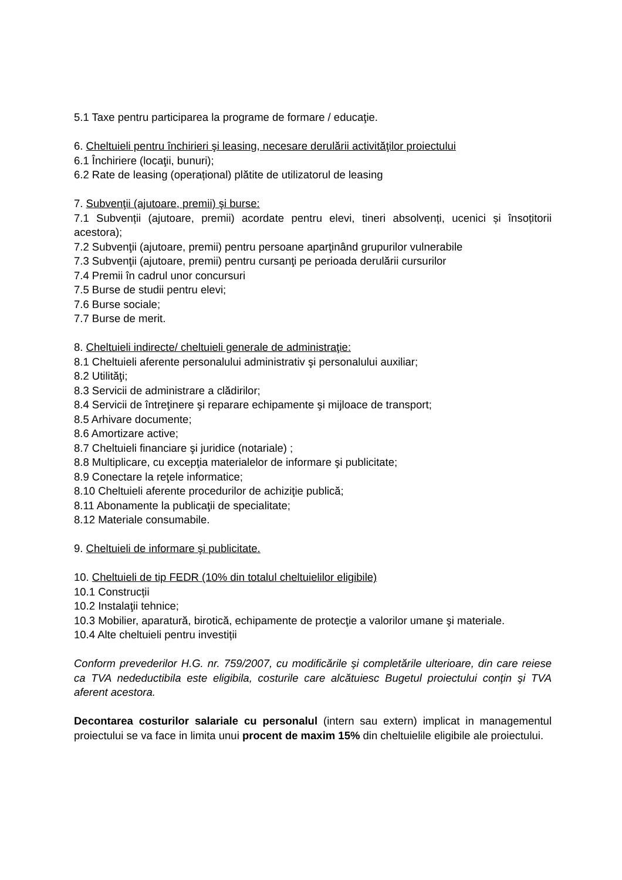5.1 Taxe pentru participarea la programe de formare / educaţie.
6. Cheltuieli pentru închirieri şi leasing, necesare derulării activităţilor proiectului
6.1 Închiriere (locaţii, bunuri);
6.2 Rate de leasing (operațional) plătite de utilizatorul de leasing
7. Subvenţii (ajutoare, premii) şi burse:
7.1 Subvenții (ajutoare, premii) acordate pentru elevi, tineri absolvenți, ucenici și însoțitorii acestora);
7.2 Subvenţii (ajutoare, premii) pentru persoane aparţinând grupurilor vulnerabile
7.3 Subvenţii (ajutoare, premii) pentru cursanţi pe perioada derulării cursurilor
7.4 Premii în cadrul unor concursuri
7.5 Burse de studii pentru elevi;
7.6 Burse sociale;
7.7 Burse de merit.
8. Cheltuieli indirecte/ cheltuieli generale de administraţie:
8.1 Cheltuieli aferente personalului administrativ şi personalului auxiliar;
8.2 Utilităţi;
8.3 Servicii de administrare a clădirilor;
8.4 Servicii de întreţinere şi reparare echipamente şi mijloace de transport;
8.5 Arhivare documente;
8.6 Amortizare active;
8.7 Cheltuieli financiare şi juridice (notariale) ;
8.8 Multiplicare, cu excepţia materialelor de informare şi publicitate;
8.9 Conectare la reţele informatice;
8.10 Cheltuieli aferente procedurilor de achiziţie publică;
8.11 Abonamente la publicaţii de specialitate;
8.12 Materiale consumabile.
9. Cheltuieli de informare şi publicitate.
10. Cheltuieli de tip FEDR (10% din totalul cheltuielilor eligibile)
10.1 Construcții
10.2 Instalaţii tehnice;
10.3 Mobilier, aparatură, birotică, echipamente de protecţie a valorilor umane şi materiale.
10.4 Alte cheltuieli pentru investiții
Conform prevederilor H.G. nr. 759/2007, cu modificările şi completările ulterioare, din care reiese ca TVA nedeductibila este eligibila, costurile care alcătuiesc Bugetul proiectului conţin şi TVA aferent acestora.
Decontarea costurilor salariale cu personalul (intern sau extern) implicat in managementul proiectului se va face in limita unui procent de maxim 15% din cheltuielile eligibile ale proiectului.